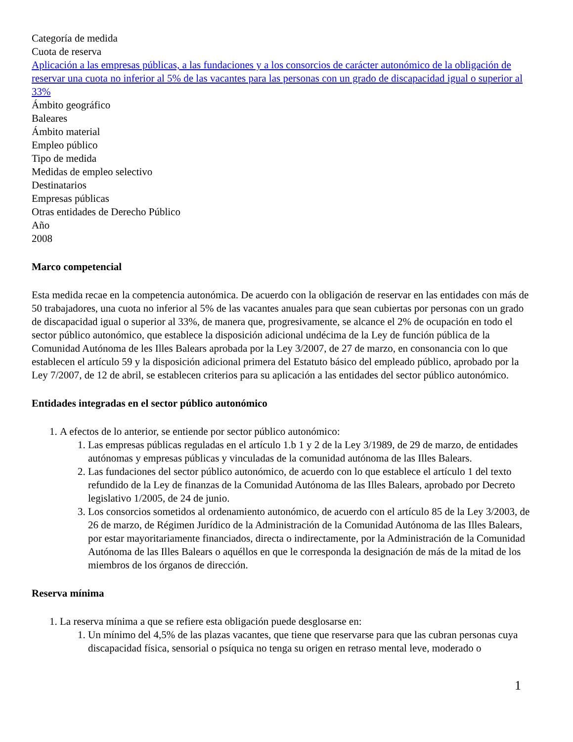Categoría de medida
Cuota de reserva
Aplicación a las empresas públicas, a las fundaciones y a los consorcios de carácter autonómico de la obligación de reservar una cuota no inferior al 5% de las vacantes para las personas con un grado de discapacidad igual o superior al 33%
Ámbito geográfico
Baleares
Ámbito material
Empleo público
Tipo de medida
Medidas de empleo selectivo
Destinatarios
Empresas públicas
Otras entidades de Derecho Público
Año
2008
Marco competencial
Esta medida recae en la competencia autonómica. De acuerdo con la obligación de reservar en las entidades con más de 50 trabajadores, una cuota no inferior al 5% de las vacantes anuales para que sean cubiertas por personas con un grado de discapacidad igual o superior al 33%, de manera que, progresivamente, se alcance el 2% de ocupación en todo el sector público autonómico, que establece la disposición adicional undécima de la Ley de función pública de la Comunidad Autónoma de les Illes Balears aprobada por la Ley 3/2007, de 27 de marzo, en consonancia con lo que establecen el artículo 59 y la disposición adicional primera del Estatuto básico del empleado público, aprobado por la Ley 7/2007, de 12 de abril, se establecen criterios para su aplicación a las entidades del sector público autonómico.
Entidades integradas en el sector público autonómico
1. A efectos de lo anterior, se entiende por sector público autonómico:
1. Las empresas públicas reguladas en el artículo 1.b 1 y 2 de la Ley 3/1989, de 29 de marzo, de entidades autónomas y empresas públicas y vinculadas de la comunidad autónoma de las Illes Balears.
2. Las fundaciones del sector público autonómico, de acuerdo con lo que establece el artículo 1 del texto refundido de la Ley de finanzas de la Comunidad Autónoma de las Illes Balears, aprobado por Decreto legislativo 1/2005, de 24 de junio.
3. Los consorcios sometidos al ordenamiento autonómico, de acuerdo con el artículo 85 de la Ley 3/2003, de 26 de marzo, de Régimen Jurídico de la Administración de la Comunidad Autónoma de las Illes Balears, por estar mayoritariamente financiados, directa o indirectamente, por la Administración de la Comunidad Autónoma de las Illes Balears o aquéllos en que le corresponda la designación de más de la mitad de los miembros de los órganos de dirección.
Reserva mínima
1. La reserva mínima a que se refiere esta obligación puede desglosarse en:
1. Un mínimo del 4,5% de las plazas vacantes, que tiene que reservarse para que las cubran personas cuya discapacidad física, sensorial o psíquica no tenga su origen en retraso mental leve, moderado o
1